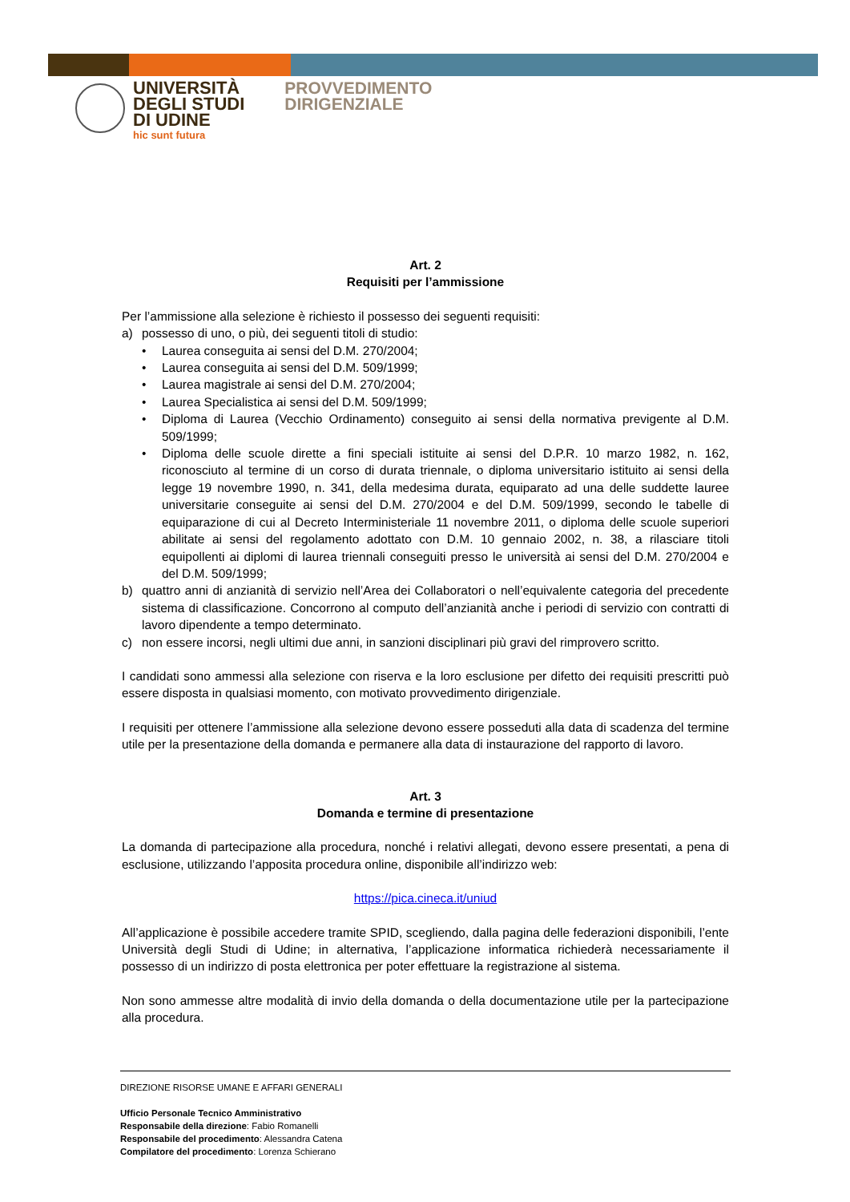UNIVERSITÀ
DEGLI STUDI
DI UDINE
hic sunt futura
PROVVEDIMENTO
DIRIGENZIALE
Art. 2
Requisiti per l’ammissione
Per l’ammissione alla selezione è richiesto il possesso dei seguenti requisiti:
a) possesso di uno, o più, dei seguenti titoli di studio:
• Laurea conseguita ai sensi del D.M. 270/2004;
• Laurea conseguita ai sensi del D.M. 509/1999;
• Laurea magistrale ai sensi del D.M. 270/2004;
• Laurea Specialistica ai sensi del D.M. 509/1999;
• Diploma di Laurea (Vecchio Ordinamento) conseguito ai sensi della normativa previgente al D.M. 509/1999;
• Diploma delle scuole dirette a fini speciali istituite ai sensi del D.P.R. 10 marzo 1982, n. 162, riconosciuto al termine di un corso di durata triennale, o diploma universitario istituito ai sensi della legge 19 novembre 1990, n. 341, della medesima durata, equiparato ad una delle suddette lauree universitarie conseguite ai sensi del D.M. 270/2004 e del D.M. 509/1999, secondo le tabelle di equiparazione di cui al Decreto Interministeriale 11 novembre 2011, o diploma delle scuole superiori abilitate ai sensi del regolamento adottato con D.M. 10 gennaio 2002, n. 38, a rilasciare titoli equipollenti ai diplomi di laurea triennali conseguiti presso le università ai sensi del D.M. 270/2004 e del D.M. 509/1999;
b) quattro anni di anzianità di servizio nell’Area dei Collaboratori o nell’equivalente categoria del precedente sistema di classificazione. Concorrono al computo dell’anzianità anche i periodi di servizio con contratti di lavoro dipendente a tempo determinato.
c) non essere incorsi, negli ultimi due anni, in sanzioni disciplinari più gravi del rimprovero scritto.
I candidati sono ammessi alla selezione con riserva e la loro esclusione per difetto dei requisiti prescritti può essere disposta in qualsiasi momento, con motivato provvedimento dirigenziale.
I requisiti per ottenere l’ammissione alla selezione devono essere posseduti alla data di scadenza del termine utile per la presentazione della domanda e permanere alla data di instaurazione del rapporto di lavoro.
Art. 3
Domanda e termine di presentazione
La domanda di partecipazione alla procedura, nonché i relativi allegati, devono essere presentati, a pena di esclusione, utilizzando l’apposita procedura online, disponibile all’indirizzo web:
https://pica.cineca.it/uniud
All’applicazione è possibile accedere tramite SPID, scegliendo, dalla pagina delle federazioni disponibili, l’ente Università degli Studi di Udine; in alternativa, l’applicazione informatica richiederà necessariamente il possesso di un indirizzo di posta elettronica per poter effettuare la registrazione al sistema.
Non sono ammesse altre modalità di invio della domanda o della documentazione utile per la partecipazione alla procedura.
DIREZIONE RISORSE UMANE E AFFARI GENERALI
Ufficio Personale Tecnico Amministrativo
Responsabile della direzione: Fabio Romanelli
Responsabile del procedimento: Alessandra Catena
Compilatore del procedimento: Lorenza Schierano